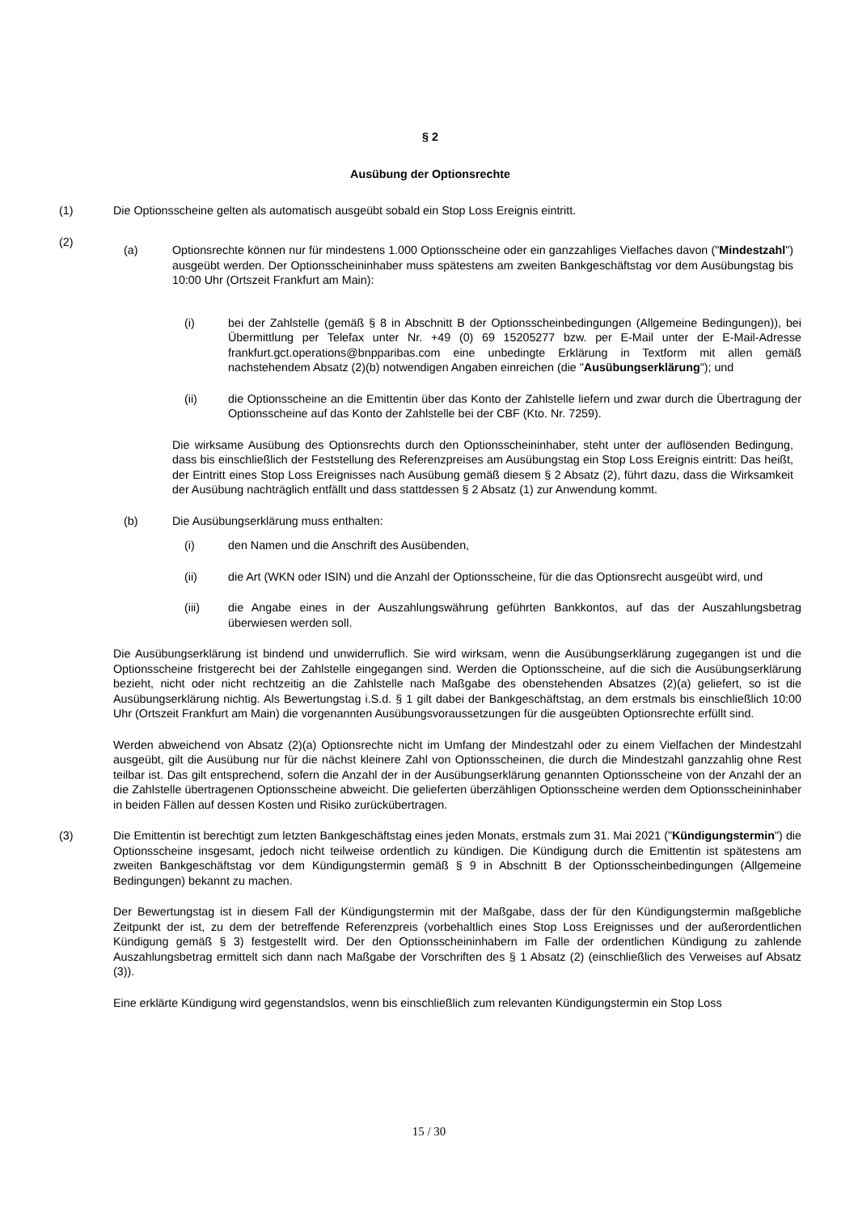§ 2
Ausübung der Optionsrechte
(1) Die Optionsscheine gelten als automatisch ausgeübt sobald ein Stop Loss Ereignis eintritt.
(2)
(a) Optionsrechte können nur für mindestens 1.000 Optionsscheine oder ein ganzzahliges Vielfaches davon ("Mindestzahl") ausgeübt werden. Der Optionsscheininhaber muss spätestens am zweiten Bankgeschäftstag vor dem Ausübungstag bis 10:00 Uhr (Ortszeit Frankfurt am Main):
(i) bei der Zahlstelle (gemäß § 8 in Abschnitt B der Optionsscheinbedingungen (Allgemeine Bedingungen)), bei Übermittlung per Telefax unter Nr. +49 (0) 69 15205277 bzw. per E-Mail unter der E-Mail-Adresse frankfurt.gct.operations@bnpparibas.com eine unbedingte Erklärung in Textform mit allen gemäß nachstehendem Absatz (2)(b) notwendigen Angaben einreichen (die "Ausübungserklärung"); und
(ii) die Optionsscheine an die Emittentin über das Konto der Zahlstelle liefern und zwar durch die Übertragung der Optionsscheine auf das Konto der Zahlstelle bei der CBF (Kto. Nr. 7259).
Die wirksame Ausübung des Optionsrechts durch den Optionsscheininhaber, steht unter der auflösenden Bedingung, dass bis einschließlich der Feststellung des Referenzpreises am Ausübungstag ein Stop Loss Ereignis eintritt: Das heißt, der Eintritt eines Stop Loss Ereignisses nach Ausübung gemäß diesem § 2 Absatz (2), führt dazu, dass die Wirksamkeit der Ausübung nachträglich entfällt und dass stattdessen § 2 Absatz (1) zur Anwendung kommt.
(b) Die Ausübungserklärung muss enthalten:
(i) den Namen und die Anschrift des Ausübenden,
(ii) die Art (WKN oder ISIN) und die Anzahl der Optionsscheine, für die das Optionsrecht ausgeübt wird, und
(iii) die Angabe eines in der Auszahlungswährung geführten Bankkontos, auf das der Auszahlungsbetrag überwiesen werden soll.
Die Ausübungserklärung ist bindend und unwiderruflich. Sie wird wirksam, wenn die Ausübungserklärung zugegangen ist und die Optionsscheine fristgerecht bei der Zahlstelle eingegangen sind. Werden die Optionsscheine, auf die sich die Ausübungserklärung bezieht, nicht oder nicht rechtzeitig an die Zahlstelle nach Maßgabe des obenstehenden Absatzes (2)(a) geliefert, so ist die Ausübungserklärung nichtig. Als Bewertungstag i.S.d. § 1 gilt dabei der Bankgeschäftstag, an dem erstmals bis einschließlich 10:00 Uhr (Ortszeit Frankfurt am Main) die vorgenannten Ausübungsvoraussetzungen für die ausgeübten Optionsrechte erfüllt sind.
Werden abweichend von Absatz (2)(a) Optionsrechte nicht im Umfang der Mindestzahl oder zu einem Vielfachen der Mindestzahl ausgeübt, gilt die Ausübung nur für die nächst kleinere Zahl von Optionsscheinen, die durch die Mindestzahl ganzzahlig ohne Rest teilbar ist. Das gilt entsprechend, sofern die Anzahl der in der Ausübungserklärung genannten Optionsscheine von der Anzahl der an die Zahlstelle übertragenen Optionsscheine abweicht. Die gelieferten überzähligen Optionsscheine werden dem Optionsscheininhaber in beiden Fällen auf dessen Kosten und Risiko zurückübertragen.
(3) Die Emittentin ist berechtigt zum letzten Bankgeschäftstag eines jeden Monats, erstmals zum 31. Mai 2021 ("Kündigungstermin") die Optionsscheine insgesamt, jedoch nicht teilweise ordentlich zu kündigen. Die Kündigung durch die Emittentin ist spätestens am zweiten Bankgeschäftstag vor dem Kündigungstermin gemäß § 9 in Abschnitt B der Optionsscheinbedingungen (Allgemeine Bedingungen) bekannt zu machen.
Der Bewertungstag ist in diesem Fall der Kündigungstermin mit der Maßgabe, dass der für den Kündigungstermin maßgebliche Zeitpunkt der ist, zu dem der betreffende Referenzpreis (vorbehaltlich eines Stop Loss Ereignisses und der außerordentlichen Kündigung gemäß § 3) festgestellt wird. Der den Optionsscheininhabern im Falle der ordentlichen Kündigung zu zahlende Auszahlungsbetrag ermittelt sich dann nach Maßgabe der Vorschriften des § 1 Absatz (2) (einschließlich des Verweises auf Absatz (3)).
Eine erklärte Kündigung wird gegenstandslos, wenn bis einschließlich zum relevanten Kündigungstermin ein Stop Loss
15 / 30